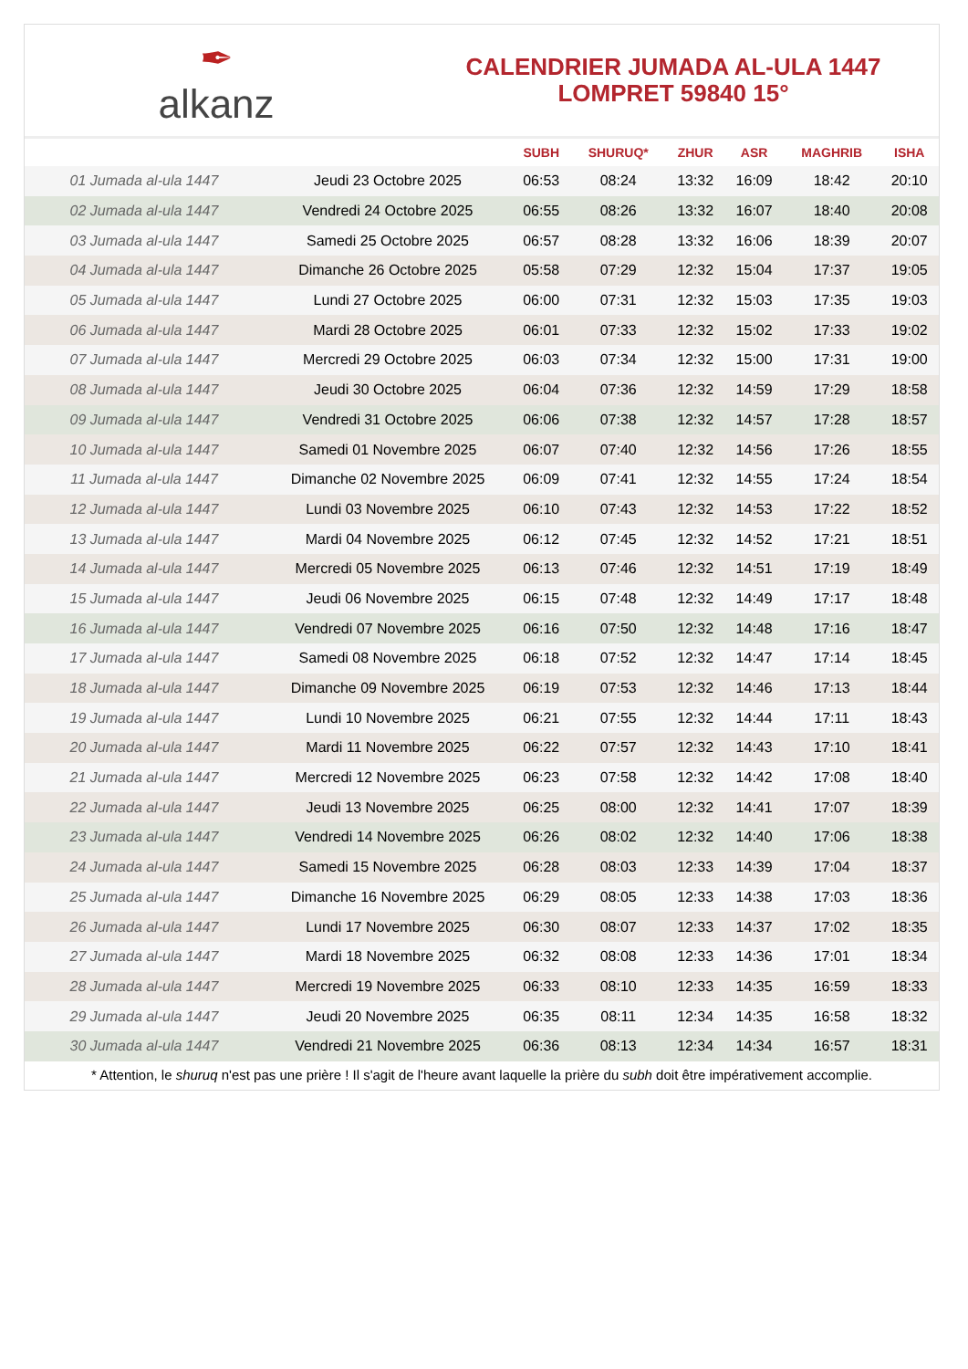✒
alkanz
CALENDRIER JUMADA AL-ULA 1447
LOMPRET 59840 15°
| | | SUBH | SHURUQ* | ZHUR | ASR | MAGHRIB | ISHA |
| --- | --- | --- | --- | --- | --- | --- | --- |
| 01 Jumada al-ula 1447 | Jeudi 23 Octobre 2025 | 06:53 | 08:24 | 13:32 | 16:09 | 18:42 | 20:10 |
| 02 Jumada al-ula 1447 | Vendredi 24 Octobre 2025 | 06:55 | 08:26 | 13:32 | 16:07 | 18:40 | 20:08 |
| 03 Jumada al-ula 1447 | Samedi 25 Octobre 2025 | 06:57 | 08:28 | 13:32 | 16:06 | 18:39 | 20:07 |
| 04 Jumada al-ula 1447 | Dimanche 26 Octobre 2025 | 05:58 | 07:29 | 12:32 | 15:04 | 17:37 | 19:05 |
| 05 Jumada al-ula 1447 | Lundi 27 Octobre 2025 | 06:00 | 07:31 | 12:32 | 15:03 | 17:35 | 19:03 |
| 06 Jumada al-ula 1447 | Mardi 28 Octobre 2025 | 06:01 | 07:33 | 12:32 | 15:02 | 17:33 | 19:02 |
| 07 Jumada al-ula 1447 | Mercredi 29 Octobre 2025 | 06:03 | 07:34 | 12:32 | 15:00 | 17:31 | 19:00 |
| 08 Jumada al-ula 1447 | Jeudi 30 Octobre 2025 | 06:04 | 07:36 | 12:32 | 14:59 | 17:29 | 18:58 |
| 09 Jumada al-ula 1447 | Vendredi 31 Octobre 2025 | 06:06 | 07:38 | 12:32 | 14:57 | 17:28 | 18:57 |
| 10 Jumada al-ula 1447 | Samedi 01 Novembre 2025 | 06:07 | 07:40 | 12:32 | 14:56 | 17:26 | 18:55 |
| 11 Jumada al-ula 1447 | Dimanche 02 Novembre 2025 | 06:09 | 07:41 | 12:32 | 14:55 | 17:24 | 18:54 |
| 12 Jumada al-ula 1447 | Lundi 03 Novembre 2025 | 06:10 | 07:43 | 12:32 | 14:53 | 17:22 | 18:52 |
| 13 Jumada al-ula 1447 | Mardi 04 Novembre 2025 | 06:12 | 07:45 | 12:32 | 14:52 | 17:21 | 18:51 |
| 14 Jumada al-ula 1447 | Mercredi 05 Novembre 2025 | 06:13 | 07:46 | 12:32 | 14:51 | 17:19 | 18:49 |
| 15 Jumada al-ula 1447 | Jeudi 06 Novembre 2025 | 06:15 | 07:48 | 12:32 | 14:49 | 17:17 | 18:48 |
| 16 Jumada al-ula 1447 | Vendredi 07 Novembre 2025 | 06:16 | 07:50 | 12:32 | 14:48 | 17:16 | 18:47 |
| 17 Jumada al-ula 1447 | Samedi 08 Novembre 2025 | 06:18 | 07:52 | 12:32 | 14:47 | 17:14 | 18:45 |
| 18 Jumada al-ula 1447 | Dimanche 09 Novembre 2025 | 06:19 | 07:53 | 12:32 | 14:46 | 17:13 | 18:44 |
| 19 Jumada al-ula 1447 | Lundi 10 Novembre 2025 | 06:21 | 07:55 | 12:32 | 14:44 | 17:11 | 18:43 |
| 20 Jumada al-ula 1447 | Mardi 11 Novembre 2025 | 06:22 | 07:57 | 12:32 | 14:43 | 17:10 | 18:41 |
| 21 Jumada al-ula 1447 | Mercredi 12 Novembre 2025 | 06:23 | 07:58 | 12:32 | 14:42 | 17:08 | 18:40 |
| 22 Jumada al-ula 1447 | Jeudi 13 Novembre 2025 | 06:25 | 08:00 | 12:32 | 14:41 | 17:07 | 18:39 |
| 23 Jumada al-ula 1447 | Vendredi 14 Novembre 2025 | 06:26 | 08:02 | 12:32 | 14:40 | 17:06 | 18:38 |
| 24 Jumada al-ula 1447 | Samedi 15 Novembre 2025 | 06:28 | 08:03 | 12:33 | 14:39 | 17:04 | 18:37 |
| 25 Jumada al-ula 1447 | Dimanche 16 Novembre 2025 | 06:29 | 08:05 | 12:33 | 14:38 | 17:03 | 18:36 |
| 26 Jumada al-ula 1447 | Lundi 17 Novembre 2025 | 06:30 | 08:07 | 12:33 | 14:37 | 17:02 | 18:35 |
| 27 Jumada al-ula 1447 | Mardi 18 Novembre 2025 | 06:32 | 08:08 | 12:33 | 14:36 | 17:01 | 18:34 |
| 28 Jumada al-ula 1447 | Mercredi 19 Novembre 2025 | 06:33 | 08:10 | 12:33 | 14:35 | 16:59 | 18:33 |
| 29 Jumada al-ula 1447 | Jeudi 20 Novembre 2025 | 06:35 | 08:11 | 12:34 | 14:35 | 16:58 | 18:32 |
| 30 Jumada al-ula 1447 | Vendredi 21 Novembre 2025 | 06:36 | 08:13 | 12:34 | 14:34 | 16:57 | 18:31 |
* Attention, le shuruq n'est pas une prière ! Il s'agit de l'heure avant laquelle la prière du subh doit être impérativement accomplie.